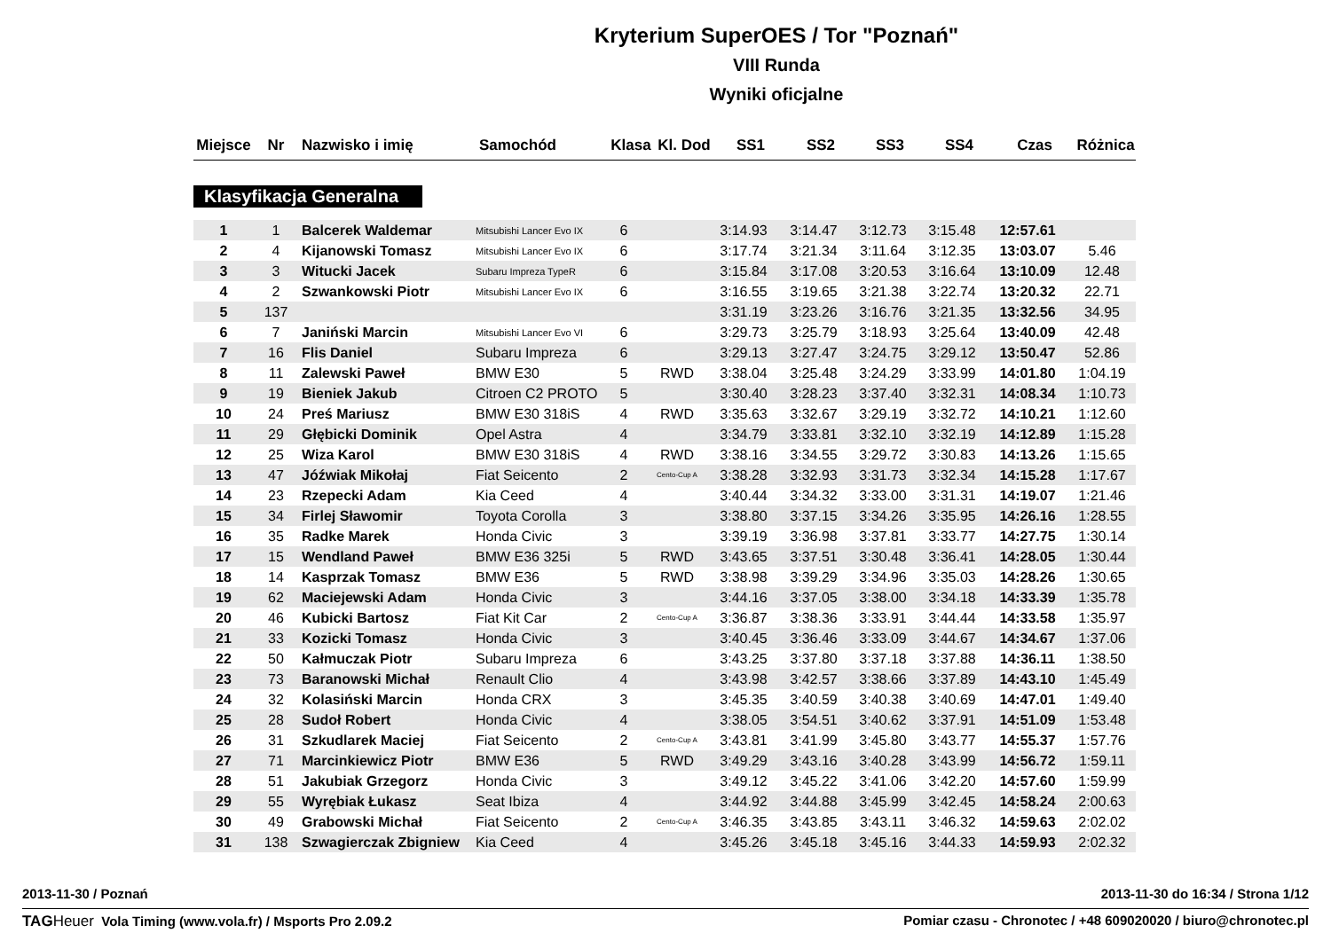Kryterium SuperOES / Tor "Poznań"
VIII Runda
Wyniki oficjalne
| Miejsce | Nr | Nazwisko i imię | Samochód | Klasa | Kl. Dod | SS1 | SS2 | SS3 | SS4 | Czas | Różnica |
| --- | --- | --- | --- | --- | --- | --- | --- | --- | --- | --- | --- |
Klasyfikacja Generalna
| 1 | 1 | Balcerek Waldemar | Mitsubishi Lancer Evo IX | 6 | | 3:14.93 | 3:14.47 | 3:12.73 | 3:15.48 | 12:57.61 | |
| 2 | 4 | Kijanowski Tomasz | Mitsubishi Lancer Evo IX | 6 | | 3:17.74 | 3:21.34 | 3:11.64 | 3:12.35 | 13:03.07 | 5.46 |
| 3 | 3 | Witucki Jacek | Subaru Impreza TypeR | 6 | | 3:15.84 | 3:17.08 | 3:20.53 | 3:16.64 | 13:10.09 | 12.48 |
| 4 | 2 | Szwankowski Piotr | Mitsubishi Lancer Evo IX | 6 | | 3:16.55 | 3:19.65 | 3:21.38 | 3:22.74 | 13:20.32 | 22.71 |
| 5 | 137 | | | | | 3:31.19 | 3:23.26 | 3:16.76 | 3:21.35 | 13:32.56 | 34.95 |
| 6 | 7 | Janiński Marcin | Mitsubishi Lancer Evo VI | 6 | | 3:29.73 | 3:25.79 | 3:18.93 | 3:25.64 | 13:40.09 | 42.48 |
| 7 | 16 | Flis Daniel | Subaru Impreza | 6 | | 3:29.13 | 3:27.47 | 3:24.75 | 3:29.12 | 13:50.47 | 52.86 |
| 8 | 11 | Zalewski Paweł | BMW E30 | 5 | RWD | 3:38.04 | 3:25.48 | 3:24.29 | 3:33.99 | 14:01.80 | 1:04.19 |
| 9 | 19 | Bieniek Jakub | Citroen C2 PROTO | 5 | | 3:30.40 | 3:28.23 | 3:37.40 | 3:32.31 | 14:08.34 | 1:10.73 |
| 10 | 24 | Preś Mariusz | BMW E30 318iS | 4 | RWD | 3:35.63 | 3:32.67 | 3:29.19 | 3:32.72 | 14:10.21 | 1:12.60 |
| 11 | 29 | Głębicki Dominik | Opel Astra | 4 | | 3:34.79 | 3:33.81 | 3:32.10 | 3:32.19 | 14:12.89 | 1:15.28 |
| 12 | 25 | Wiza Karol | BMW E30 318iS | 4 | RWD | 3:38.16 | 3:34.55 | 3:29.72 | 3:30.83 | 14:13.26 | 1:15.65 |
| 13 | 47 | Jóźwiak Mikołaj | Fiat Seicento | 2 | Cento-Cup A | 3:38.28 | 3:32.93 | 3:31.73 | 3:32.34 | 14:15.28 | 1:17.67 |
| 14 | 23 | Rzepecki Adam | Kia Ceed | 4 | | 3:40.44 | 3:34.32 | 3:33.00 | 3:31.31 | 14:19.07 | 1:21.46 |
| 15 | 34 | Firlej Sławomir | Toyota Corolla | 3 | | 3:38.80 | 3:37.15 | 3:34.26 | 3:35.95 | 14:26.16 | 1:28.55 |
| 16 | 35 | Radke Marek | Honda Civic | 3 | | 3:39.19 | 3:36.98 | 3:37.81 | 3:33.77 | 14:27.75 | 1:30.14 |
| 17 | 15 | Wendland Paweł | BMW E36 325i | 5 | RWD | 3:43.65 | 3:37.51 | 3:30.48 | 3:36.41 | 14:28.05 | 1:30.44 |
| 18 | 14 | Kasprzak Tomasz | BMW E36 | 5 | RWD | 3:38.98 | 3:39.29 | 3:34.96 | 3:35.03 | 14:28.26 | 1:30.65 |
| 19 | 62 | Maciejewski Adam | Honda Civic | 3 | | 3:44.16 | 3:37.05 | 3:38.00 | 3:34.18 | 14:33.39 | 1:35.78 |
| 20 | 46 | Kubicki Bartosz | Fiat Kit Car | 2 | Cento-Cup A | 3:36.87 | 3:38.36 | 3:33.91 | 3:44.44 | 14:33.58 | 1:35.97 |
| 21 | 33 | Kozicki Tomasz | Honda Civic | 3 | | 3:40.45 | 3:36.46 | 3:33.09 | 3:44.67 | 14:34.67 | 1:37.06 |
| 22 | 50 | Kałmuczak Piotr | Subaru Impreza | 6 | | 3:43.25 | 3:37.80 | 3:37.18 | 3:37.88 | 14:36.11 | 1:38.50 |
| 23 | 73 | Baranowski Michał | Renault Clio | 4 | | 3:43.98 | 3:42.57 | 3:38.66 | 3:37.89 | 14:43.10 | 1:45.49 |
| 24 | 32 | Kolasiński Marcin | Honda CRX | 3 | | 3:45.35 | 3:40.59 | 3:40.38 | 3:40.69 | 14:47.01 | 1:49.40 |
| 25 | 28 | Sudoł Robert | Honda Civic | 4 | | 3:38.05 | 3:54.51 | 3:40.62 | 3:37.91 | 14:51.09 | 1:53.48 |
| 26 | 31 | Szkudlarek Maciej | Fiat Seicento | 2 | Cento-Cup A | 3:43.81 | 3:41.99 | 3:45.80 | 3:43.77 | 14:55.37 | 1:57.76 |
| 27 | 71 | Marcinkiewicz Piotr | BMW E36 | 5 | RWD | 3:49.29 | 3:43.16 | 3:40.28 | 3:43.99 | 14:56.72 | 1:59.11 |
| 28 | 51 | Jakubiak Grzegorz | Honda Civic | 3 | | 3:49.12 | 3:45.22 | 3:41.06 | 3:42.20 | 14:57.60 | 1:59.99 |
| 29 | 55 | Wyrębiak Łukasz | Seat Ibiza | 4 | | 3:44.92 | 3:44.88 | 3:45.99 | 3:42.45 | 14:58.24 | 2:00.63 |
| 30 | 49 | Grabowski Michał | Fiat Seicento | 2 | Cento-Cup A | 3:46.35 | 3:43.85 | 3:43.11 | 3:46.32 | 14:59.63 | 2:02.02 |
| 31 | 138 | Szwagierczak Zbigniew | Kia Ceed | 4 | | 3:45.26 | 3:45.18 | 3:45.16 | 3:44.33 | 14:59.93 | 2:02.32 |
2013-11-30 / Poznań 2013-11-30 do 16:34 / Strona 1/12
TAG Heuer Vola Timing (www.vola.fr) / Msports Pro 2.09.2 Pomiar czasu - Chronotec / +48 609020020 / biuro@chronotec.pl